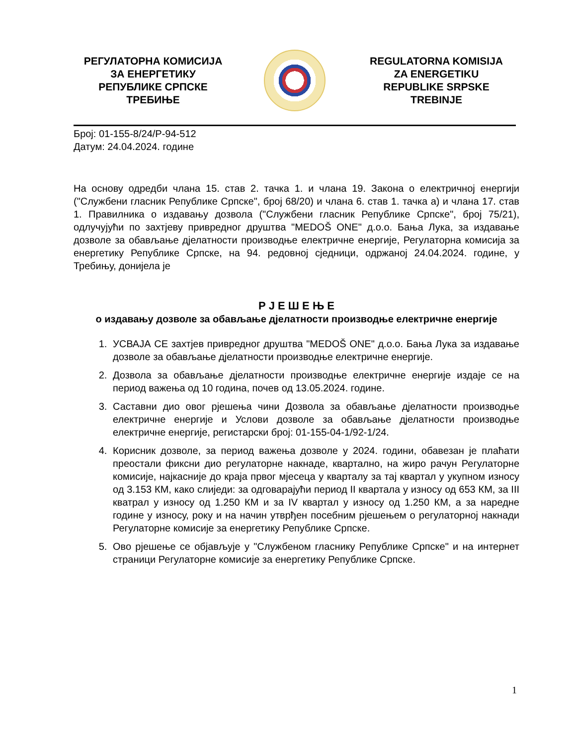РЕГУЛАТОРНА КОМИСИЈА
ЗА ЕНЕРГЕТИКУ
РЕПУБЛИКЕ СРПСКЕ
ТРЕБИЊЕ
REGULATORNA KOMISIJA
ZA ENERGETIKU
REPUBLIKE SRPSKE
TREBINJE
Број: 01-155-8/24/Р-94-512
Датум: 24.04.2024. године
На основу одредби члана 15. став 2. тачка 1. и члана 19. Закона о електричној енергији ("Службени гласник Републике Српске", број 68/20) и члана 6. став 1. тачка а) и члана 17. став 1. Правилника о издавању дозвола ("Службени гласник Републике Српске", број 75/21), одлучујући по захтјеву привредног друштва "MEDOŠ ONE" д.о.о. Бања Лука, за издавање дозволе за обављање дјелатности производње електричне енергије, Регулаторна комисија за енергетику Републике Српске, на 94. редовној сједници, одржаној 24.04.2024. године, у Требињу, донијела је
Р Ј Е Ш Е Њ Е
о издавању дозволе за обављање дјелатности производње електричне енергије
1. УСВАЈА СЕ захтјев привредног друштва "MEDOŠ ONE" д.о.о. Бања Лука за издавање дозволе за обављање дјелатности производње електричне енергије.
2. Дозвола за обављање дјелатности производње електричне енергије издаје се на период важења од 10 година, почев од 13.05.2024. године.
3. Саставни дио овог рјешења чини Дозвола за обављање дјелатности производње електричне енергије и Услови дозволе за обављање дјелатности производње електричне енергије, регистарски број: 01-155-04-1/92-1/24.
4. Корисник дозволе, за период важења дозволе у 2024. години, обавезан је плаћати преостали фиксни дио регулаторне накнаде, квартално, на жиро рачун Регулаторне комисије, најкасније до краја првог мјесеца у кварталу за тај квартал у укупном износу од 3.153 КМ, како слиједи: за одговарајући период II квартала у износу од 653 КМ, за III кватрал у износу од 1.250 КМ и за IV квартал у износу од 1.250 КМ, а за наредне године у износу, року и на начин утврђен посебним рјешењем о регулаторној накнади Регулаторне комисије за енергетику Републике Српске.
5. Ово рјешење се објављује у "Службеном гласнику Републике Српске" и на интернет страници Регулаторне комисије за енергетику Републике Српске.
1